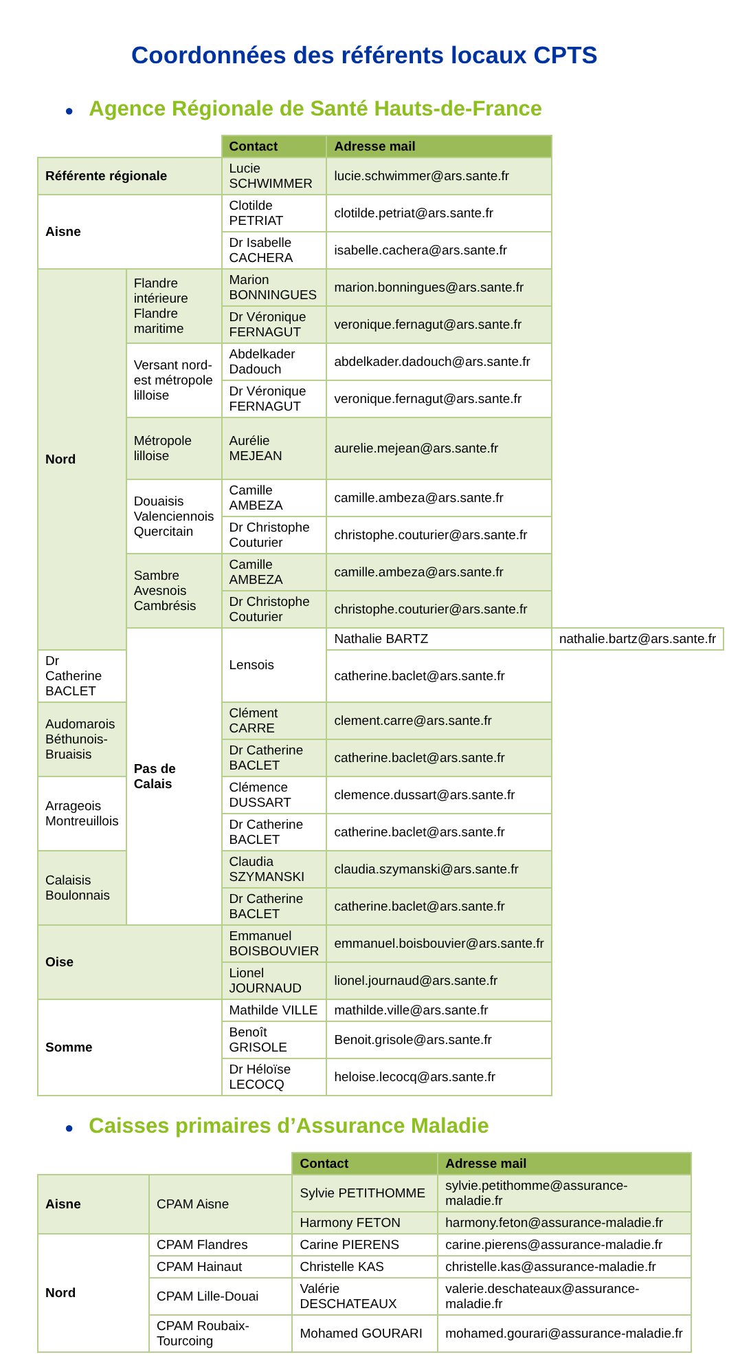Coordonnées des référents locaux CPTS
● Agence Régionale de Santé Hauts-de-France
| | | Contact | Adresse mail | |
| Référente régionale | | Lucie SCHWIMMER | lucie.schwimmer@ars.sante.fr | |
| Aisne | | Clotilde PETRIAT | clotilde.petriat@ars.sante.fr | |
| | | Dr Isabelle CACHERA | isabelle.cachera@ars.sante.fr | |
| Nord | Flandre intérieure Flandre maritime | Marion BONNINGUES | marion.bonningues@ars.sante.fr | |
| | | Dr Véronique FERNAGUT | veronique.fernagut@ars.sante.fr | |
| | Versant nord-est métropole lilloise | Abdelkader Dadouch | abdelkader.dadouch@ars.sante.fr | |
| | | Dr Véronique FERNAGUT | veronique.fernagut@ars.sante.fr | |
| | Métropole lilloise | Aurélie MEJEAN | aurelie.mejean@ars.sante.fr | |
| | Douaisis Valenciennois Quercitain | Camille AMBEZA | camille.ambeza@ars.sante.fr | |
| | | Dr Christophe Couturier | christophe.couturier@ars.sante.fr | |
| | Sambre Avesnois Cambrésis | Camille AMBEZA | camille.ambeza@ars.sante.fr | |
| | | Dr Christophe Couturier | christophe.couturier@ars.sante.fr | |
| | Pas de Calais | Lensois | Nathalie BARTZ | nathalie.bartz@ars.sante.fr |
| Dr Catherine BACLET | | | catherine.baclet@ars.sante.fr | |
| Audomarois Béthunois-Bruaisis | | Clément CARRE | clement.carre@ars.sante.fr | |
| | | Dr Catherine BACLET | catherine.baclet@ars.sante.fr | |
| Arrageois Montreuillois | | Clémence DUSSART | clemence.dussart@ars.sante.fr | |
| | | Dr Catherine BACLET | catherine.baclet@ars.sante.fr | |
| Calaisis Boulonnais | | Claudia SZYMANSKI | claudia.szymanski@ars.sante.fr | |
| | | Dr Catherine BACLET | catherine.baclet@ars.sante.fr | |
| Oise | | Emmanuel BOISBOUVIER | emmanuel.boisbouvier@ars.sante.fr | |
| | | Lionel JOURNAUD | lionel.journaud@ars.sante.fr | |
| Somme | | Mathilde VILLE | mathilde.ville@ars.sante.fr | |
| | | Benoît GRISOLE | Benoit.grisole@ars.sante.fr | |
| | | Dr Héloïse LECOCQ | heloise.lecocq@ars.sante.fr | |
● Caisses primaires d’Assurance Maladie
| | | Contact | Adresse mail |
| Aisne | CPAM Aisne | Sylvie PETITHOMME | sylvie.petithomme@assurance-maladie.fr |
| | | Harmony FETON | harmony.feton@assurance-maladie.fr |
| Nord | CPAM Flandres | Carine PIERENS | carine.pierens@assurance-maladie.fr |
| | CPAM Hainaut | Christelle KAS | christelle.kas@assurance-maladie.fr |
| | CPAM Lille-Douai | Valérie DESCHATEAUX | valerie.deschateaux@assurance-maladie.fr |
| | CPAM Roubaix-Tourcoing | Mohamed GOURARI | mohamed.gourari@assurance-maladie.fr |